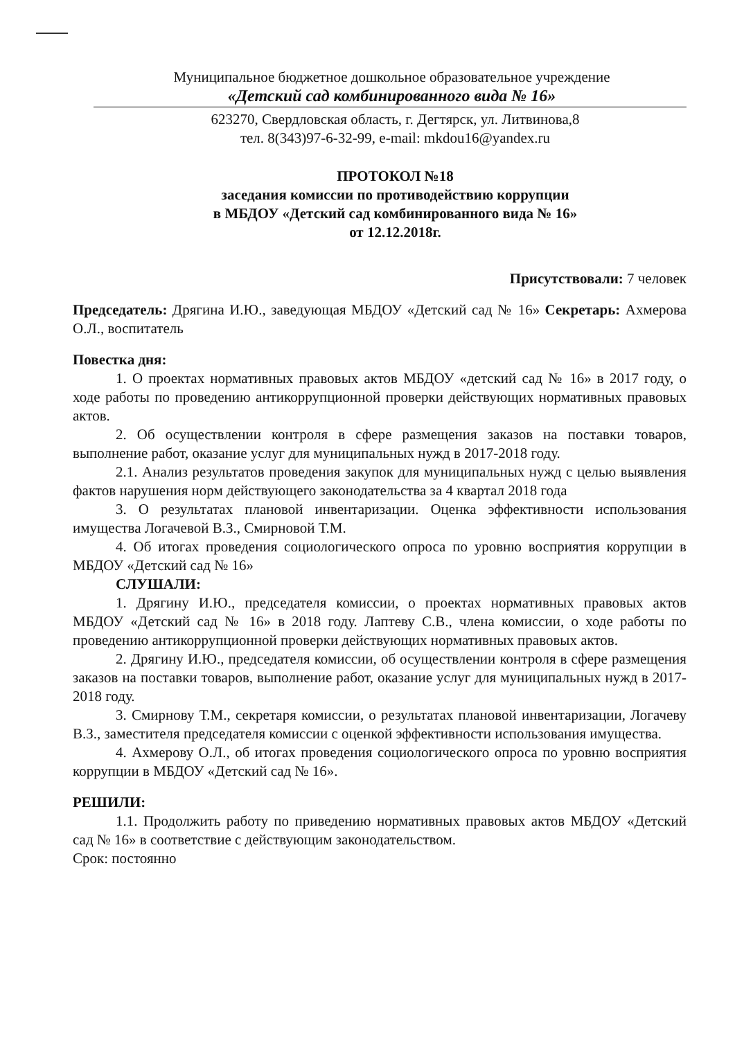Муниципальное бюджетное дошкольное образовательное учреждение
«Детский сад комбинированного вида № 16»
623270, Свердловская область, г. Дегтярск, ул. Литвинова,8
тел. 8(343)97-6-32-99, e-mail: mkdou16@yandex.ru
ПРОТОКОЛ №18
заседания комиссии по противодействию коррупции
в МБДОУ «Детский сад комбинированного вида № 16»
от 12.12.2018г.
Присутствовали: 7 человек
Председатель: Дрягина И.Ю., заведующая МБДОУ «Детский сад № 16» Секретарь: Ахмерова О.Л., воспитатель
Повестка дня:
1. О проектах нормативных правовых актов МБДОУ «детский сад № 16» в 2017 году, о ходе работы по проведению антикоррупционной проверки действующих нормативных правовых актов.
2. Об осуществлении контроля в сфере размещения заказов на поставки товаров, выполнение работ, оказание услуг для муниципальных нужд в 2017-2018 году.
2.1. Анализ результатов проведения закупок для муниципальных нужд с целью выявления фактов нарушения норм действующего законодательства за 4 квартал 2018 года
3. О результатах плановой инвентаризации. Оценка эффективности использования имущества Логачевой В.З., Смирновой Т.М.
4. Об итогах проведения социологического опроса по уровню восприятия коррупции в МБДОУ «Детский сад № 16»
СЛУШАЛИ:
1. Дрягину И.Ю., председателя комиссии, о проектах нормативных правовых актов МБДОУ «Детский сад № 16» в 2018 году. Лаптеву С.В., члена комиссии, о ходе работы по проведению антикоррупционной проверки действующих нормативных правовых актов.
2. Дрягину И.Ю., председателя комиссии, об осуществлении контроля в сфере размещения заказов на поставки товаров, выполнение работ, оказание услуг для муниципальных нужд в 2017-2018 году.
3. Смирнову Т.М., секретаря комиссии, о результатах плановой инвентаризации, Логачеву В.З., заместителя председателя комиссии с оценкой эффективности использования имущества.
4. Ахмерову О.Л., об итогах проведения социологического опроса по уровню восприятия коррупции в МБДОУ «Детский сад № 16».
РЕШИЛИ:
1.1. Продолжить работу по приведению нормативных правовых актов МБДОУ «Детский сад № 16» в соответствие с действующим законодательством.
Срок: постоянно